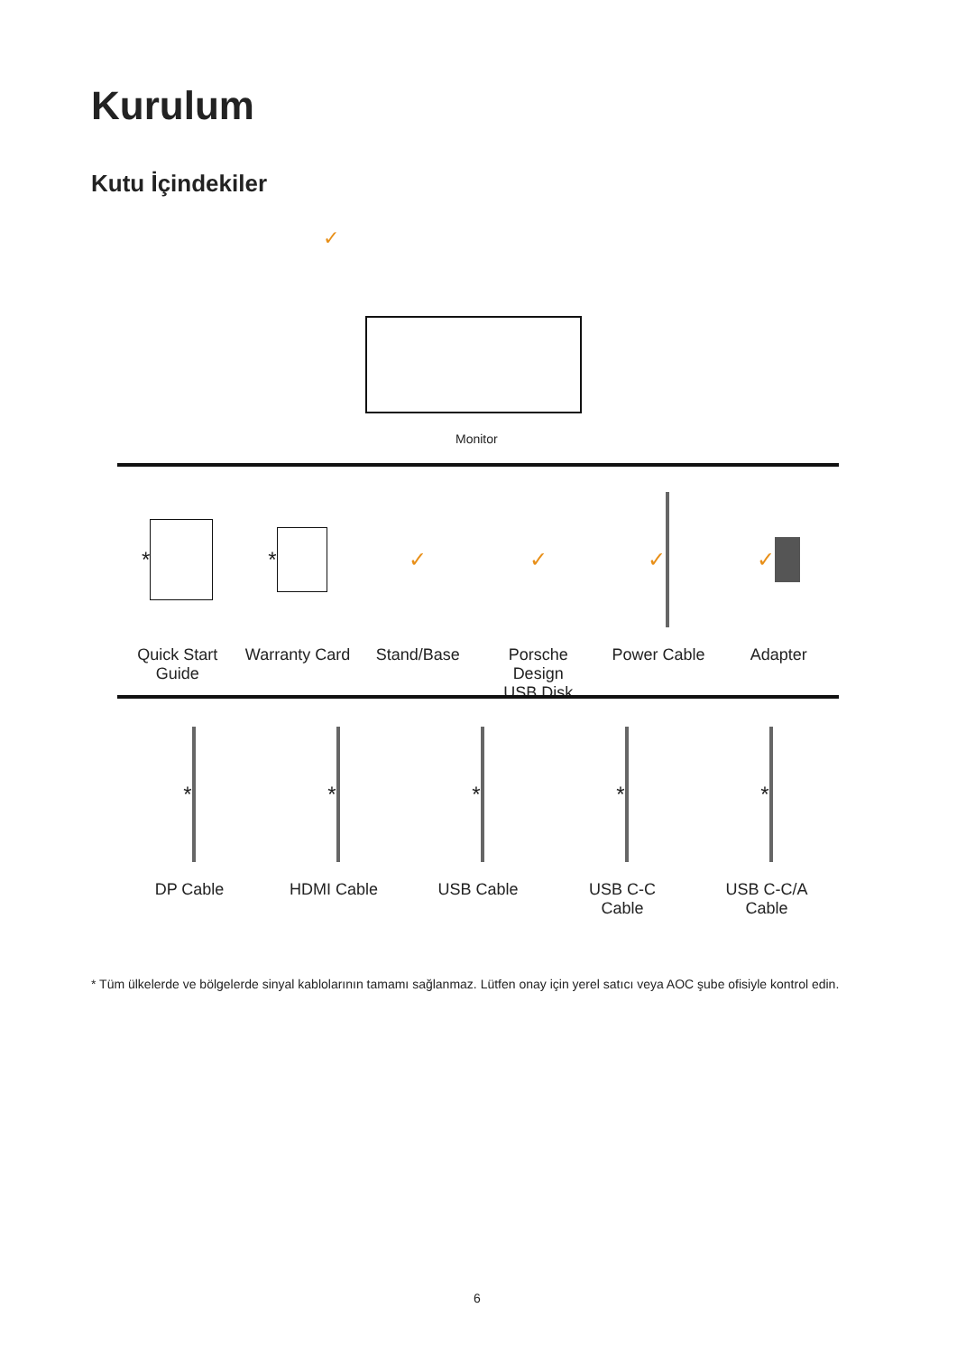Kurulum
Kutu İçindekiler
✓
Monitor
*
Quick Start Guide
*
Warranty Card
✓
Stand/Base
✓
Porsche
Design
USB Disk
✓
Power Cable
✓
Adapter
*
DP Cable
*
HDMI Cable
*
USB Cable
*
USB C-C
Cable
*
USB C-C/A
Cable
* Tüm ülkelerde ve bölgelerde sinyal kablolarının tamamı sağlanmaz. Lütfen onay için yerel satıcı veya AOC şube ofisiyle kontrol edin.
6